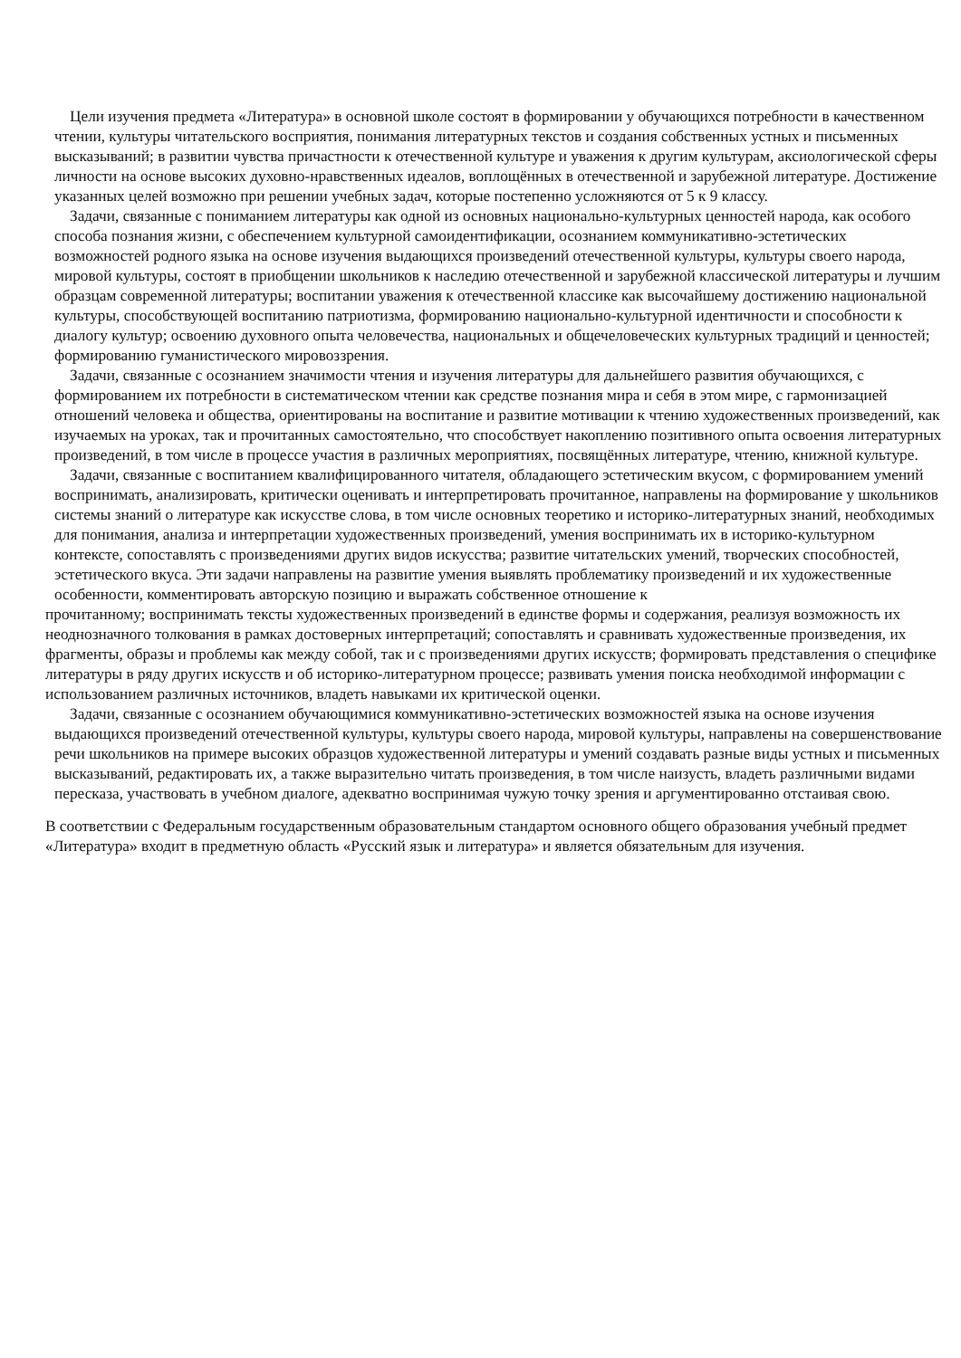Цели изучения предмета «Литература» в основной школе состоят в формировании у обучающихся потребности в качественном чтении, культуры читательского восприятия, понимания литературных текстов и создания собственных устных и письменных высказываний; в развитии чувства причастности к отечественной культуре и уважения к другим культурам, аксиологической сферы личности на основе высоких духовно-нравственных идеалов, воплощённых в отечественной и зарубежной литературе. Достижение указанных целей возможно при решении учебных задач, которые постепенно усложняются от 5 к 9 классу.
Задачи, связанные с пониманием литературы как одной из основных национально-культурных ценностей народа, как особого способа познания жизни, с обеспечением культурной самоидентификации, осознанием коммуникативно-эстетических возможностей родного языка на основе изучения выдающихся произведений отечественной культуры, культуры своего народа, мировой культуры, состоят в приобщении школьников к наследию отечественной и зарубежной классической литературы и лучшим образцам современной литературы; воспитании уважения к отечественной классике как высочайшему достижению национальной культуры, способствующей воспитанию патриотизма, формированию национально-культурной идентичности и способности к диалогу культур; освоению духовного опыта человечества, национальных и общечеловеческих культурных традиций и ценностей; формированию гуманистического мировоззрения.
Задачи, связанные с осознанием значимости чтения и изучения литературы для дальнейшего развития обучающихся, с формированием их потребности в систематическом чтении как средстве познания мира и себя в этом мире, с гармонизацией отношений человека и общества, ориентированы на воспитание и развитие мотивации к чтению художественных произведений, как изучаемых на уроках, так и прочитанных самостоятельно, что способствует накоплению позитивного опыта освоения литературных произведений, в том числе в процессе участия в различных мероприятиях, посвящённых литературе, чтению, книжной культуре.
Задачи, связанные с воспитанием квалифицированного читателя, обладающего эстетическим вкусом, с формированием умений воспринимать, анализировать, критически оценивать и интерпретировать прочитанное, направлены на формирование у школьников системы знаний о литературе как искусстве слова, в том числе основных теоретико и историко-литературных знаний, необходимых для понимания, анализа и интерпретации художественных произведений, умения воспринимать их в историко-культурном контексте, сопоставлять с произведениями других видов искусства; развитие читательских умений, творческих способностей, эстетического вкуса. Эти задачи направлены на развитие умения выявлять проблематику произведений и их художественные особенности, комментировать авторскую позицию и выражать собственное отношение к
прочитанному; воспринимать тексты художественных произведений в единстве формы и содержания, реализуя возможность их неоднозначного толкования в рамках достоверных интерпретаций; сопоставлять и сравнивать художественные произведения, их фрагменты, образы и проблемы как между собой, так и с произведениями других искусств; формировать представления о специфике литературы в ряду других искусств и об историко-литературном процессе; развивать умения поиска необходимой информации с использованием различных источников, владеть навыками их критической оценки.
Задачи, связанные с осознанием обучающимися коммуникативно-эстетических возможностей языка на основе изучения выдающихся произведений отечественной культуры, культуры своего народа, мировой культуры, направлены на совершенствование речи школьников на примере высоких образцов художественной литературы и умений создавать разные виды устных и письменных высказываний, редактировать их, а также выразительно читать произведения, в том числе наизусть, владеть различными видами пересказа, участвовать в учебном диалоге, адекватно воспринимая чужую точку зрения и аргументированно отстаивая свою.
В соответствии с Федеральным государственным образовательным стандартом основного общего образования учебный предмет «Литература» входит в предметную область «Русский язык и литература» и является обязательным для изучения.